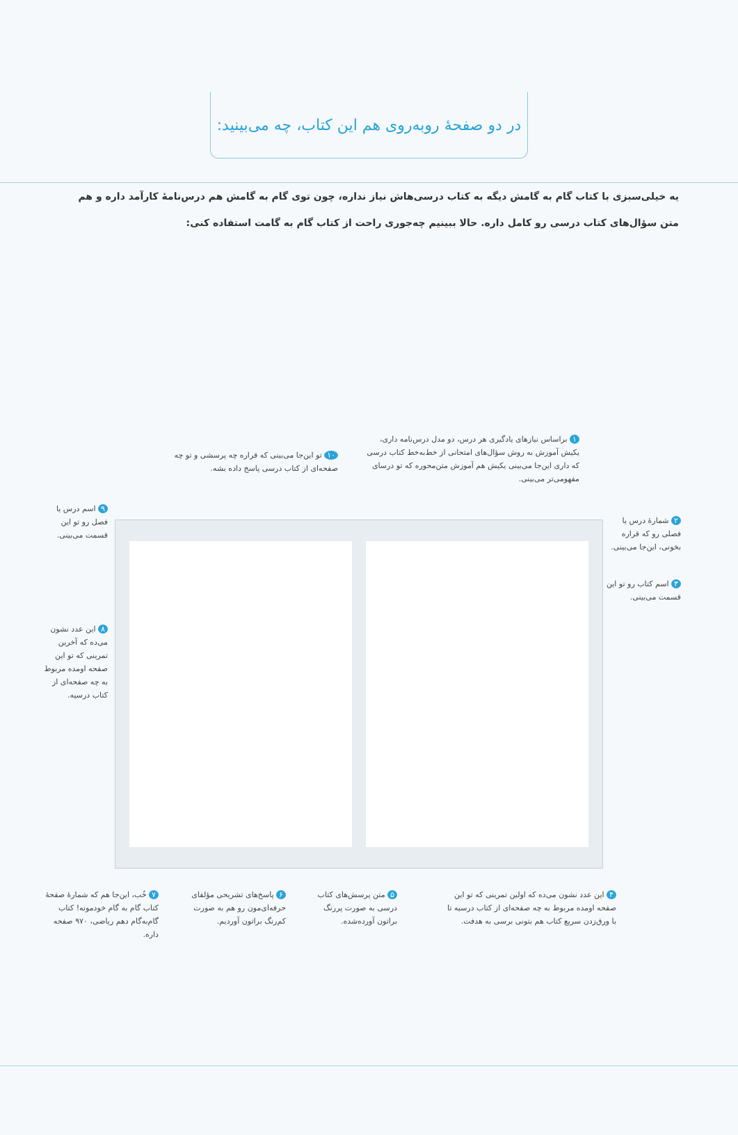در دو صفحهٔ روبه‌روی هم این کتاب، چه می‌بینید:
یه خیلی‌سبزی با کتاب گام به گامش دیگه به کتاب درسی‌هاش نیاز نداره، چون توی گام به گامش هم درس‌نامهٔ کارآمد داره و هم متن سؤال‌های کتاب درسی رو کامل داره. حالا ببینیم چه‌جوری راحت از کتاب گام به گامت استفاده کنی:
۱ براساس نیازهای یادگیری هر درس، دو مدل درس‌نامه داری، یکیش آموزش به روش سؤال‌های امتحانی از خط‌به‌خط کتاب درسی که داری این‌جا می‌بینی یکیش هم آموزش متن‌محوره که تو درسای مفهومی‌تر می‌بینی.
۱۰ تو این‌جا می‌بینی که قراره چه پرسشی و تو چه صفحه‌ای از کتاب درسی پاسخ داده بشه.
۲ شمارهٔ درس یا فصلی رو که قراره بخونی، این‌جا می‌بینی.
۳ اسم کتاب رو تو این قسمت می‌بینی.
۹ اسم درس یا فصل رو تو این قسمت می‌بینی.
۸ این عدد نشون می‌ده که آخرین تمرینی که تو این صفحه اومده مربوط به چه صفحه‌ای از کتاب درسیه.
۴ این عدد نشون می‌ده که اولین تمرینی که تو این صفحه اومده مربوط به چه صفحه‌ای از کتاب درسیه تا با ورق‌زدن سریع کتاب هم بتونی برسی به هدفت.
۵ متن پرسش‌های کتاب درسی به صورت پررنگ براتون آورده‌شده.
۶ پاسخ‌های تشریحی مؤلفای حرفه‌ای‌مون رو هم به صورت کم‌رنگ براتون آوردیم.
۷ خُب، این‌جا هم که شمارهٔ صفحهٔ کتاب گام به گام خودمونه! کتاب گام‌به‌گام دهم ریاضی، ۹۷۰ صفحه داره.